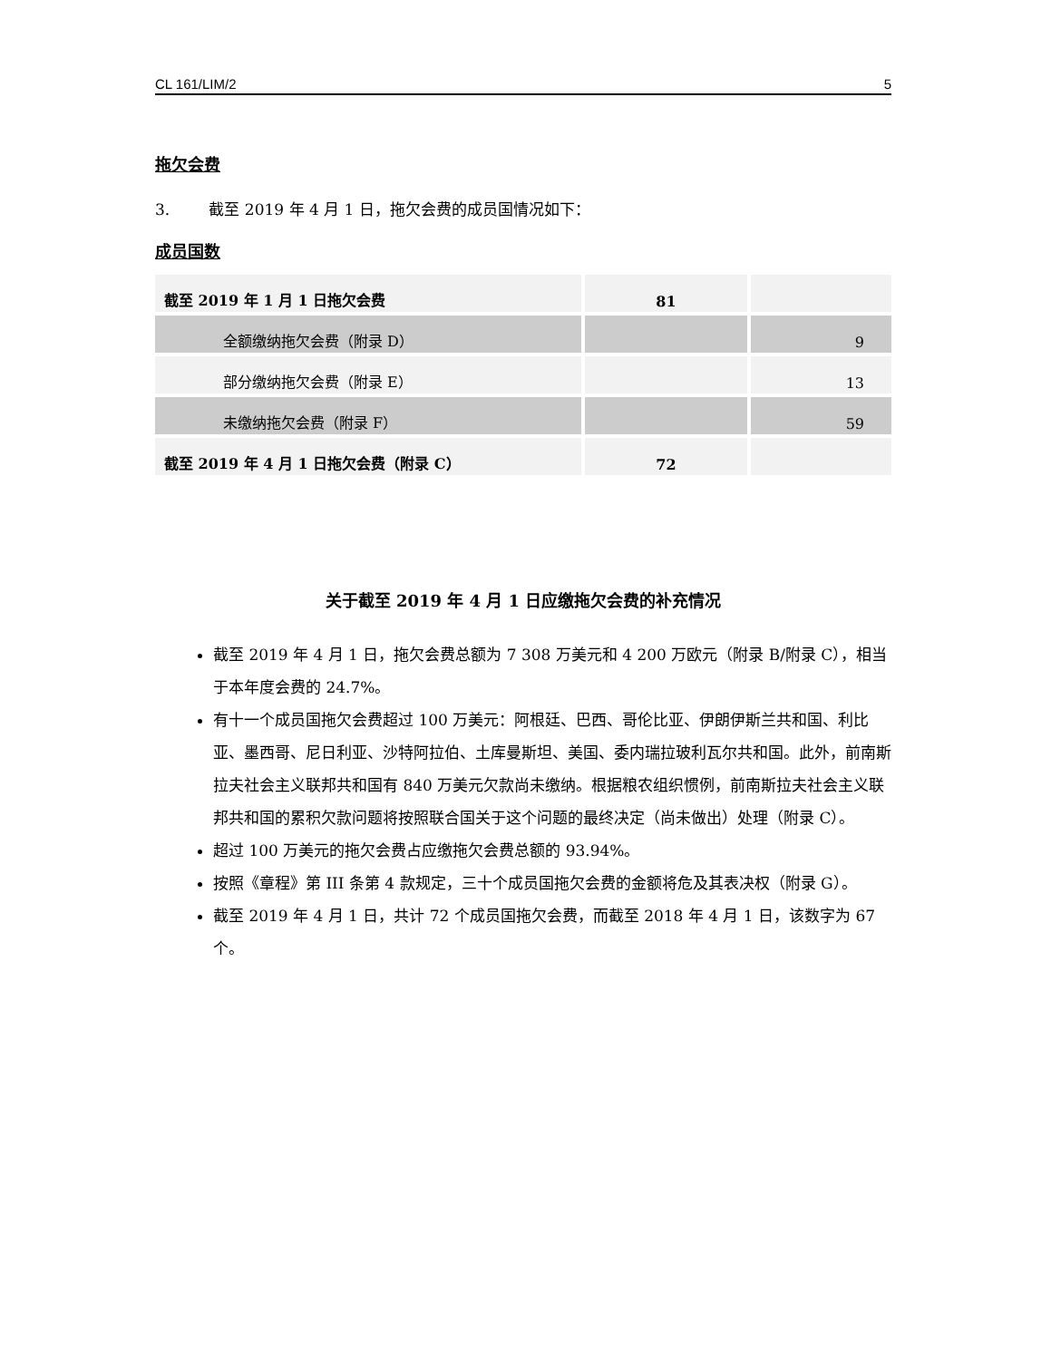CL 161/LIM/2 5
拖欠会费
3. 截至 2019 年 4 月 1 日，拖欠会费的成员国情况如下：
成员国数
| 截至 2019 年 1 月 1 日拖欠会费 | 81 | |
| 全额缴纳拖欠会费（附录 D） | | 9 |
| 部分缴纳拖欠会费（附录 E） | | 13 |
| 未缴纳拖欠会费（附录 F） | | 59 |
| 截至 2019 年 4 月 1 日拖欠会费（附录 C） | 72 | |
关于截至 2019 年 4 月 1 日应缴拖欠会费的补充情况
截至 2019 年 4 月 1 日，拖欠会费总额为 7 308 万美元和 4 200 万欧元（附录 B/附录 C），相当于本年度会费的 24.7%。
有十一个成员国拖欠会费超过 100 万美元：阿根廷、巴西、哥伦比亚、伊朗伊斯兰共和国、利比亚、墨西哥、尼日利亚、沙特阿拉伯、土库曼斯坦、美国、委内瑞拉玻利瓦尔共和国。此外，前南斯拉夫社会主义联邦共和国有 840 万美元欠款尚未缴纳。根据粮农组织惯例，前南斯拉夫社会主义联邦共和国的累积欠款问题将按照联合国关于这个问题的最终决定（尚未做出）处理（附录 C）。
超过 100 万美元的拖欠会费占应缴拖欠会费总额的 93.94%。
按照《章程》第 III 条第 4 款规定，三十个成员国拖欠会费的金额将危及其表决权（附录 G）。
截至 2019 年 4 月 1 日，共计 72 个成员国拖欠会费，而截至 2018 年 4 月 1 日，该数字为 67 个。